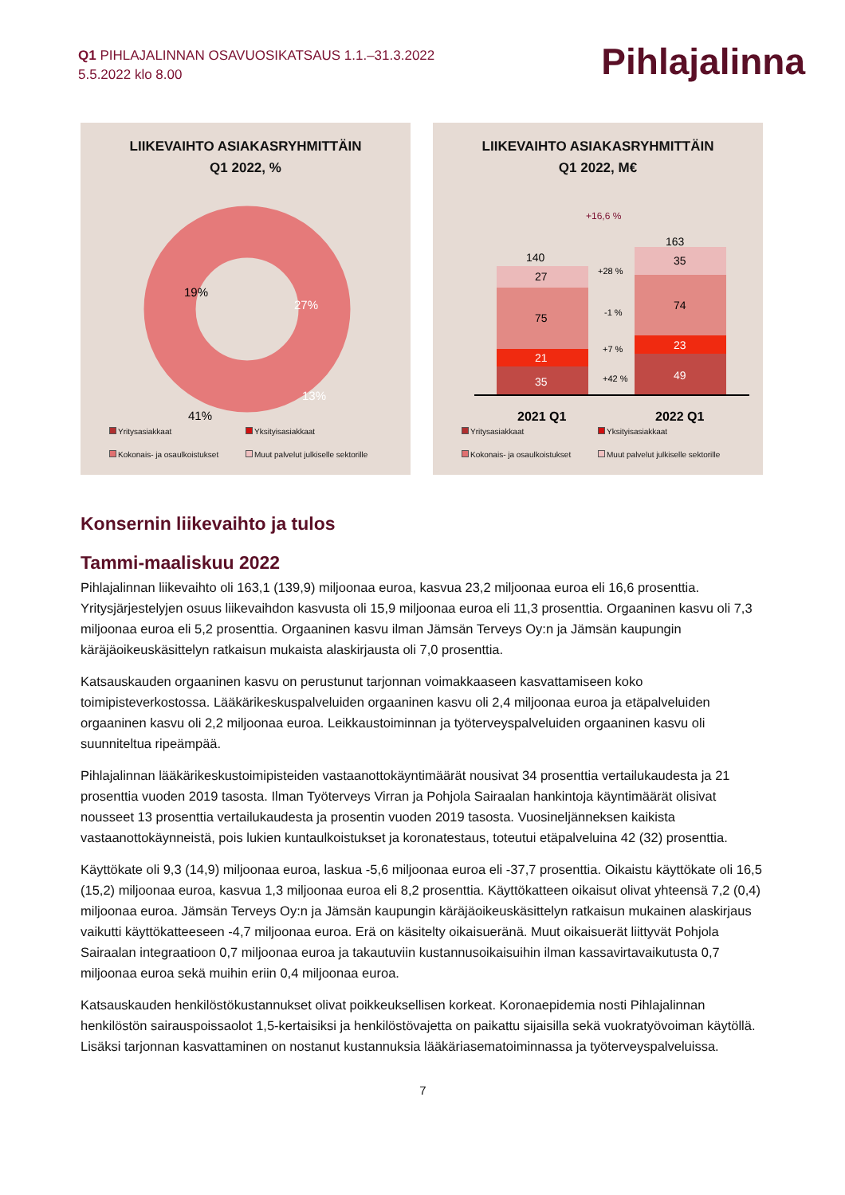Q1 PIHLAJALINNAN OSAVUOSIKATSAUS 1.1.–31.3.2022
5.5.2022 klo 8.00
Pihlajalinna
LIIKEVAIHTO ASIAKASRYHMITTÄIN
Q1 2022, %
19%
27%
13%
41%
Yritysasiakkaat Yksityisasiakkaat Kokonais- ja osaulkoistukset Muut palvelut julkiselle sektorille
LIIKEVAIHTO ASIAKASRYHMITTÄIN
Q1 2022, M€
+16,6 %
140
163
27
75
21
35
35
74
23
49
+28 %
-1 %
+7 %
+42 %
2021 Q1
2022 Q1
Yritysasiakkaat Yksityisasiakkaat Kokonais- ja osaulkoistukset Muut palvelut julkiselle sektorille
Konsernin liikevaihto ja tulos
Tammi-maaliskuu 2022
Pihlajalinnan liikevaihto oli 163,1 (139,9) miljoonaa euroa, kasvua 23,2 miljoonaa euroa eli 16,6 prosenttia. Yritysjärjestelyjen osuus liikevaihdon kasvusta oli 15,9 miljoonaa euroa eli 11,3 prosenttia. Orgaaninen kasvu oli 7,3 miljoonaa euroa eli 5,2 prosenttia. Orgaaninen kasvu ilman Jämsän Terveys Oy:n ja Jämsän kaupungin käräjäoikeuskäsittelyn ratkaisun mukaista alaskirjausta oli 7,0 prosenttia.
Katsauskauden orgaaninen kasvu on perustunut tarjonnan voimakkaaseen kasvattamiseen koko toimipisteverkostossa. Lääkärikeskuspalveluiden orgaaninen kasvu oli 2,4 miljoonaa euroa ja etäpalveluiden orgaaninen kasvu oli 2,2 miljoonaa euroa. Leikkaustoiminnan ja työterveyspalveluiden orgaaninen kasvu oli suunniteltua ripeämpää.
Pihlajalinnan lääkärikeskustoimipisteiden vastaanottokäyntimäärät nousivat 34 prosenttia vertailukaudesta ja 21 prosenttia vuoden 2019 tasosta. Ilman Työterveys Virran ja Pohjola Sairaalan hankintoja käyntimäärät olisivat nousseet 13 prosenttia vertailukaudesta ja prosentin vuoden 2019 tasosta. Vuosineljänneksen kaikista vastaanottokäynneistä, pois lukien kuntaulkoistukset ja koronatestaus, toteutui etäpalveluina 42 (32) prosenttia.
Käyttökate oli 9,3 (14,9) miljoonaa euroa, laskua -5,6 miljoonaa euroa eli -37,7 prosenttia. Oikaistu käyttökate oli 16,5 (15,2) miljoonaa euroa, kasvua 1,3 miljoonaa euroa eli 8,2 prosenttia. Käyttökatteen oikaisut olivat yhteensä 7,2 (0,4) miljoonaa euroa. Jämsän Terveys Oy:n ja Jämsän kaupungin käräjäoikeuskäsittelyn ratkaisun mukainen alaskirjaus vaikutti käyttökatteeseen -4,7 miljoonaa euroa. Erä on käsitelty oikaisueränä. Muut oikaisuerät liittyvät Pohjola Sairaalan integraatioon 0,7 miljoonaa euroa ja takautuviin kustannusoikaisuihin ilman kassavirtavaikutusta 0,7 miljoonaa euroa sekä muihin eriin 0,4 miljoonaa euroa.
Katsauskauden henkilöstökustannukset olivat poikkeuksellisen korkeat. Koronaepidemia nosti Pihlajalinnan henkilöstön sairauspoissaolot 1,5-kertaisiksi ja henkilöstövajetta on paikattu sijaisilla sekä vuokratyövoiman käytöllä. Lisäksi tarjonnan kasvattaminen on nostanut kustannuksia lääkäriasematoiminnassa ja työterveyspalveluissa.
7